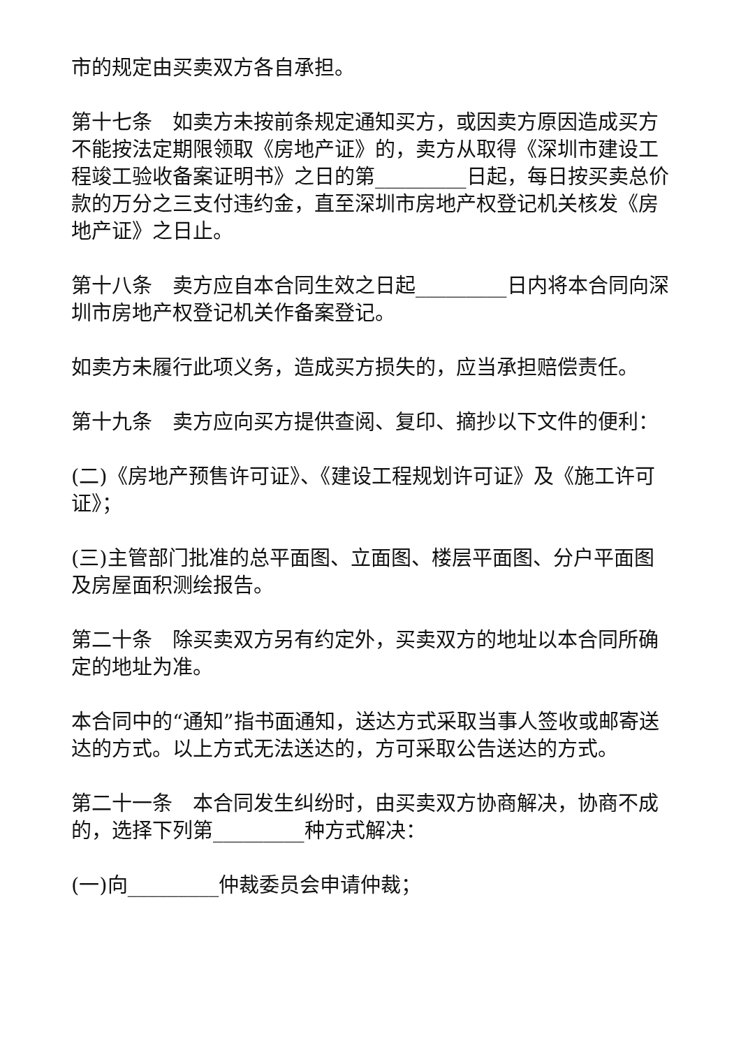市的规定由买卖双方各自承担。
第十七条　如卖方未按前条规定通知买方，或因卖方原因造成买方不能按法定期限领取《房地产证》的，卖方从取得《深圳市建设工程竣工验收备案证明书》之日的第_________日起，每日按买卖总价款的万分之三支付违约金，直至深圳市房地产权登记机关核发《房地产证》之日止。
第十八条　卖方应自本合同生效之日起_________日内将本合同向深圳市房地产权登记机关作备案登记。
如卖方未履行此项义务，造成买方损失的，应当承担赔偿责任。
第十九条　卖方应向买方提供查阅、复印、摘抄以下文件的便利：
(二)《房地产预售许可证》、《建设工程规划许可证》及《施工许可证》；
(三)主管部门批准的总平面图、立面图、楼层平面图、分户平面图及房屋面积测绘报告。
第二十条　除买卖双方另有约定外，买卖双方的地址以本合同所确定的地址为准。
本合同中的“通知”指书面通知，送达方式采取当事人签收或邮寄送达的方式。以上方式无法送达的，方可采取公告送达的方式。
第二十一条　本合同发生纠纷时，由买卖双方协商解决，协商不成的，选择下列第_________种方式解决：
(一)向_________仲裁委员会申请仲裁；